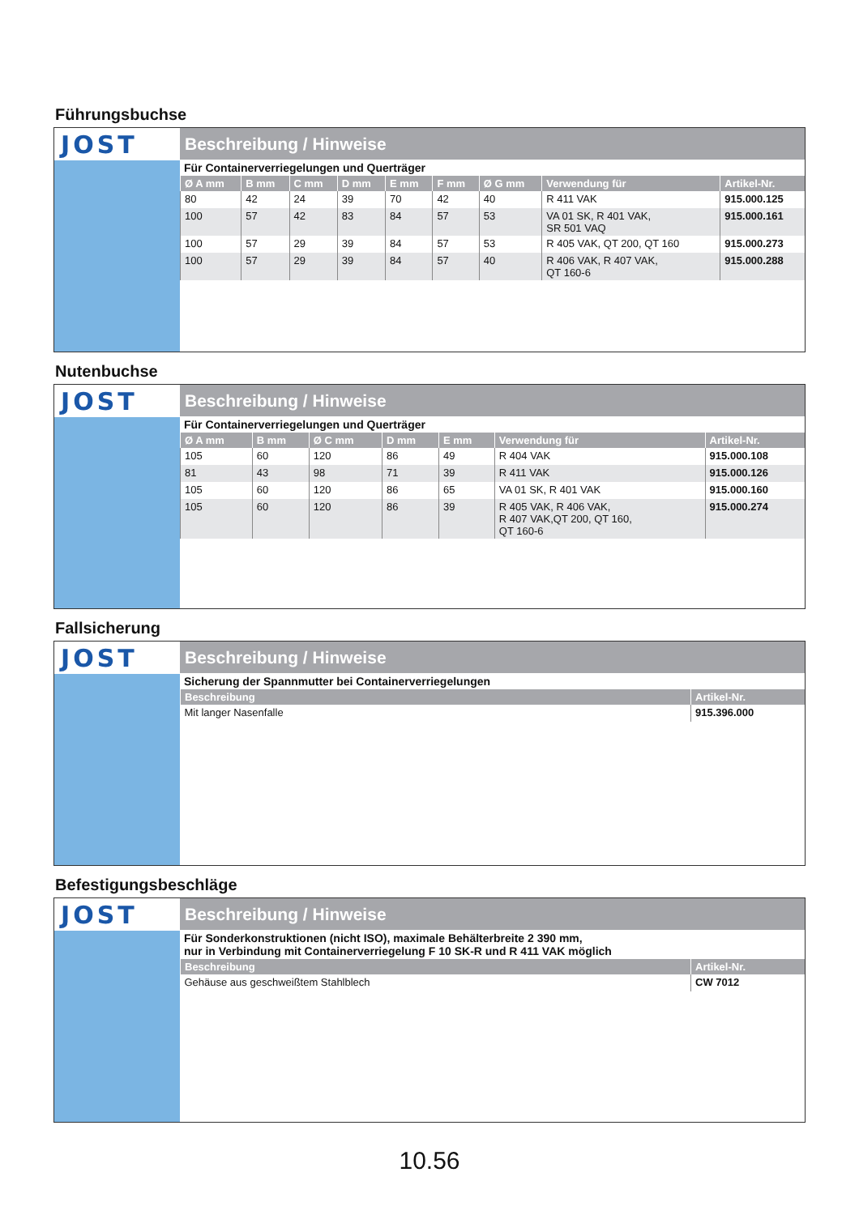Führungsbuchse
JOST
Beschreibung / Hinweise
Für Containerverriegelungen und Querträger
| Ø A mm | B mm | C mm | D mm | E mm | F mm | Ø G mm | Verwendung für | Artikel-Nr. |
| --- | --- | --- | --- | --- | --- | --- | --- | --- |
| 80 | 42 | 24 | 39 | 70 | 42 | 40 | R 411 VAK | 915.000.125 |
| 100 | 57 | 42 | 83 | 84 | 57 | 53 | VA 01 SK, R 401 VAK, SR 501 VAQ | 915.000.161 |
| 100 | 57 | 29 | 39 | 84 | 57 | 53 | R 405 VAK, QT 200, QT 160 | 915.000.273 |
| 100 | 57 | 29 | 39 | 84 | 57 | 40 | R 406 VAK, R 407 VAK, QT 160-6 | 915.000.288 |
Nutenbuchse
JOST
Beschreibung / Hinweise
Für Containerverriegelungen und Querträger
| Ø A mm | B mm | Ø C mm | D mm | E mm | Verwendung für | Artikel-Nr. |
| --- | --- | --- | --- | --- | --- | --- |
| 105 | 60 | 120 | 86 | 49 | R 404 VAK | 915.000.108 |
| 81 | 43 | 98 | 71 | 39 | R 411 VAK | 915.000.126 |
| 105 | 60 | 120 | 86 | 65 | VA 01 SK, R 401 VAK | 915.000.160 |
| 105 | 60 | 120 | 86 | 39 | R 405 VAK, R 406 VAK, R 407 VAK,QT 200, QT 160, QT 160-6 | 915.000.274 |
Fallsicherung
JOST
Beschreibung / Hinweise
Sicherung der Spannmutter bei Containerverriegelungen
| Beschreibung | Artikel-Nr. |
| --- | --- |
| Mit langer Nasenfalle | 915.396.000 |
Befestigungsbeschläge
JOST
Beschreibung / Hinweise
Für Sonderkonstruktionen (nicht ISO), maximale Behälterbreite 2 390 mm,
nur in Verbindung mit Containerverriegelung F 10 SK-R und R 411 VAK möglich
| Beschreibung | Artikel-Nr. |
| --- | --- |
| Gehäuse aus geschweißtem Stahlblech | CW 7012 |
10.56